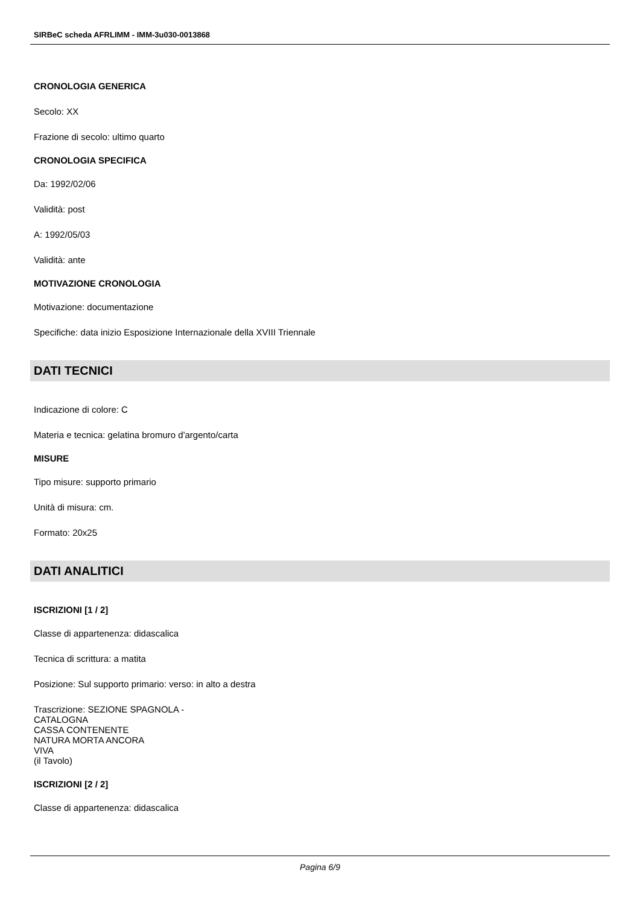SIRBeC scheda AFRLIMM - IMM-3u030-0013868
CRONOLOGIA GENERICA
Secolo: XX
Frazione di secolo: ultimo quarto
CRONOLOGIA SPECIFICA
Da: 1992/02/06
Validità: post
A: 1992/05/03
Validità: ante
MOTIVAZIONE CRONOLOGIA
Motivazione: documentazione
Specifiche: data inizio Esposizione Internazionale della XVIII Triennale
DATI TECNICI
Indicazione di colore: C
Materia e tecnica: gelatina bromuro d'argento/carta
MISURE
Tipo misure: supporto primario
Unità di misura: cm.
Formato: 20x25
DATI ANALITICI
ISCRIZIONI [1 / 2]
Classe di appartenenza: didascalica
Tecnica di scrittura: a matita
Posizione: Sul supporto primario: verso: in alto a destra
Trascrizione: SEZIONE SPAGNOLA -
CATALOGNA
CASSA CONTENENTE
NATURA MORTA ANCORA
VIVA
(il Tavolo)
ISCRIZIONI [2 / 2]
Classe di appartenenza: didascalica
Pagina 6/9